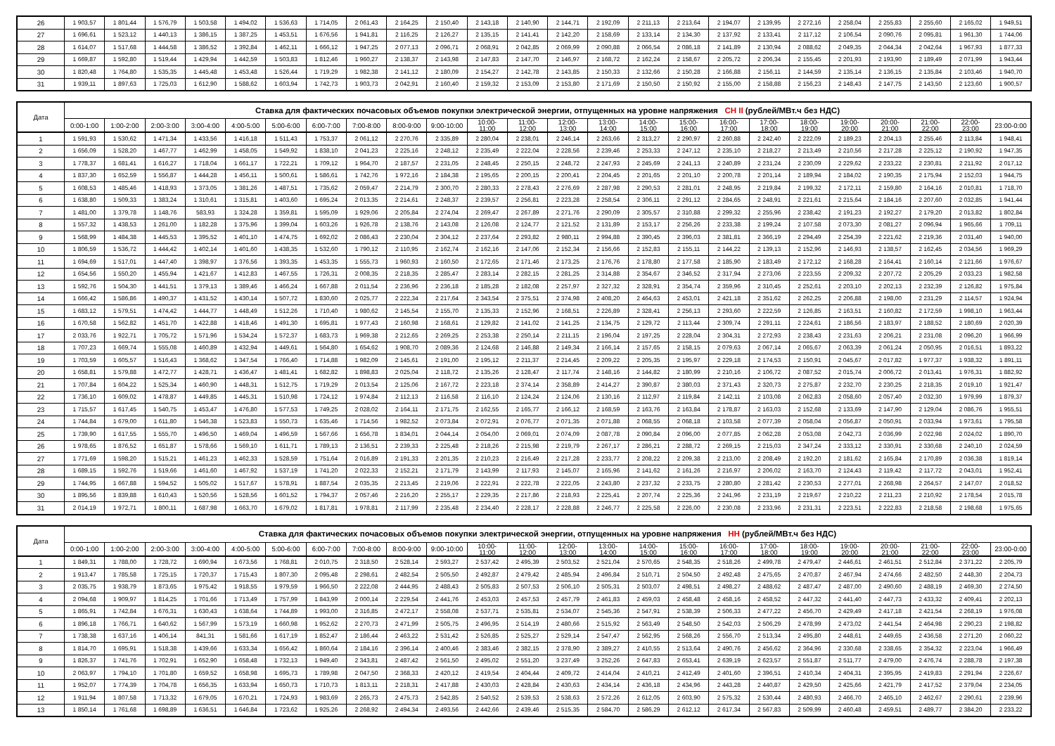| 26 | 1 903,57 | 1 801,44 | 1 576,79 | 1 503,58 | 1 494,02 | 1 536,63 | 1 714,05 | 2 061,43 | 2 164,25 | 2 150,40 | 2 143,18 | 2 140,90 | 2 144,71 | 2 192,09 | 2 211,13 | 2 213,64 | 2 194,07 | 2 139,95 | 2 272,16 | 2 258,04 | 2 255,83 | 2 255,60 | 2 165,02 | 1 949,51 |
| 27 | 1 696,61 | 1 523,12 | 1 440,13 | 1 386,15 | 1 387,25 | 1 453,51 | 1 676,56 | 1 941,81 | 2 116,25 | 2 126,27 | 2 135,15 | 2 141,41 | 2 142,20 | 2 158,69 | 2 133,14 | 2 134,30 | 2 137,92 | 2 133,41 | 2 117,12 | 2 106,54 | 2 090,76 | 2 095,81 | 1 961,30 | 1 744,06 |
| 28 | 1 614,07 | 1 517,68 | 1 444,58 | 1 386,52 | 1 392,84 | 1 462,11 | 1 666,12 | 1 947,25 | 2 077,13 | 2 096,71 | 2 068,91 | 2 042,85 | 2 069,99 | 2 090,88 | 2 066,54 | 2 086,18 | 2 141,89 | 2 130,94 | 2 088,62 | 2 049,35 | 2 044,34 | 2 042,64 | 1 967,93 | 1 877,33 |
| 29 | 1 669,87 | 1 592,80 | 1 519,44 | 1 429,94 | 1 442,59 | 1 503,83 | 1 812,46 | 1 960,27 | 2 138,37 | 2 143,98 | 2 147,83 | 2 147,70 | 2 146,97 | 2 168,72 | 2 162,24 | 2 158,67 | 2 205,72 | 2 206,34 | 2 155,45 | 2 201,93 | 2 193,90 | 2 189,49 | 2 071,99 | 1 943,44 |
| 30 | 1 820,48 | 1 764,80 | 1 535,35 | 1 445,48 | 1 453,48 | 1 526,44 | 1 719,29 | 1 982,38 | 2 141,12 | 2 180,09 | 2 154,27 | 2 142,78 | 2 143,85 | 2 150,33 | 2 132,66 | 2 150,28 | 2 166,88 | 2 156,11 | 2 144,59 | 2 135,14 | 2 136,15 | 2 135,84 | 2 103,46 | 1 940,70 |
| 31 | 1 939,11 | 1 897,63 | 1 725,03 | 1 612,90 | 1 588,62 | 1 603,94 | 1 742,73 | 1 903,73 | 2 042,91 | 2 160,40 | 2 159,32 | 2 153,09 | 2 153,80 | 2 171,69 | 2 150,50 | 2 150,92 | 2 155,00 | 2 158,88 | 2 156,23 | 2 148,43 | 2 147,75 | 2 143,50 | 2 123,60 | 1 900,57 |
| Дата | Ставка для фактических почасовых объемов покупки электрической энергии, отпущенных на уровне напряжения СН II (рублей/МВт.ч без НДС) | | | | | | | | | | | | | | | | | | | | | | | |
| --- | --- | --- | --- | --- | --- | --- | --- | --- | --- | --- | --- | --- | --- | --- | --- | --- | --- | --- | --- | --- | --- | --- | --- | --- |
| | 0:00-1:00 | 1:00-2:00 | 2:00-3:00 | 3:00-4:00 | 4:00-5:00 | 5:00-6:00 | 6:00-7:00 | 7:00-8:00 | 8:00-9:00 | 9:00-10:00 | 10:00- 11:00 | 11:00- 12:00 | 12:00- 13:00 | 13:00- 14:00 | 14:00- 15:00 | 15:00- 16:00 | 16:00- 17:00 | 17:00- 18:00 | 18:00- 19:00 | 19:00- 20:00 | 20:00- 21:00 | 21:00- 22:00 | 22:00- 23:00 | 23:00-0:00 |
| 1 | 1 591,93 | 1 530,62 | 1 471,34 | 1 433,56 | 1 416,18 | 1 511,43 | 1 753,37 | 2 061,12 | 2 270,76 | 2 335,89 | 2 280,04 | 2 238,01 | 2 246,14 | 2 263,66 | 2 313,27 | 2 290,97 | 2 260,88 | 2 242,40 | 2 222,09 | 2 189,23 | 2 204,13 | 2 255,46 | 2 113,84 | 1 948,41 |
| 2 | 1 656,09 | 1 528,20 | 1 467,77 | 1 462,99 | 1 458,05 | 1 549,92 | 1 838,10 | 2 041,23 | 2 225,16 | 2 248,12 | 2 235,49 | 2 222,04 | 2 228,56 | 2 239,46 | 2 253,33 | 2 247,12 | 2 235,10 | 2 218,27 | 2 213,49 | 2 210,56 | 2 217,28 | 2 225,12 | 2 190,92 | 1 947,35 |
| 3 | 1 778,37 | 1 681,41 | 1 616,27 | 1 718,04 | 1 661,17 | 1 722,21 | 1 709,12 | 1 964,70 | 2 187,57 | 2 231,05 | 2 248,45 | 2 250,15 | 2 248,72 | 2 247,93 | 2 245,69 | 2 241,13 | 2 240,89 | 2 231,24 | 2 230,09 | 2 229,62 | 2 233,22 | 2 230,81 | 2 211,92 | 2 017,12 |
| 4 | 1 837,30 | 1 652,59 | 1 556,87 | 1 444,28 | 1 456,11 | 1 500,61 | 1 586,61 | 1 742,76 | 1 972,16 | 2 184,38 | 2 195,65 | 2 200,15 | 2 200,41 | 2 204,45 | 2 201,65 | 2 201,10 | 2 200,78 | 2 201,14 | 2 189,94 | 2 184,02 | 2 190,35 | 2 175,94 | 2 152,03 | 1 944,75 |
| 5 | 1 608,53 | 1 485,46 | 1 418,93 | 1 373,05 | 1 381,26 | 1 487,51 | 1 735,62 | 2 059,47 | 2 214,79 | 2 300,70 | 2 280,33 | 2 278,43 | 2 276,69 | 2 287,98 | 2 290,53 | 2 281,01 | 2 248,95 | 2 219,84 | 2 199,32 | 2 172,11 | 2 159,80 | 2 164,16 | 2 010,81 | 1 718,70 |
| 6 | 1 638,80 | 1 509,33 | 1 383,24 | 1 310,61 | 1 315,81 | 1 403,60 | 1 695,24 | 2 013,35 | 2 214,61 | 2 248,37 | 2 239,57 | 2 256,81 | 2 223,28 | 2 258,54 | 2 306,11 | 2 291,12 | 2 284,65 | 2 248,91 | 2 221,61 | 2 215,64 | 2 184,16 | 2 207,60 | 2 032,85 | 1 941,44 |
| 7 | 1 481,00 | 1 379,78 | 1 148,76 | 583,93 | 1 324,28 | 1 359,81 | 1 595,09 | 1 929,06 | 2 205,84 | 2 274,04 | 2 269,47 | 2 267,89 | 2 271,76 | 2 290,09 | 2 305,57 | 2 310,88 | 2 299,32 | 2 255,96 | 2 238,42 | 2 191,23 | 2 192,27 | 2 179,20 | 2 013,82 | 1 802,84 |
| 8 | 1 557,32 | 1 438,53 | 1 261,00 | 1 182,28 | 1 375,96 | 1 399,04 | 1 603,26 | 1 926,78 | 2 138,76 | 2 143,08 | 2 126,08 | 2 124,77 | 2 121,52 | 2 131,89 | 2 153,17 | 2 256,26 | 2 233,38 | 2 199,24 | 2 107,58 | 2 073,30 | 2 081,27 | 2 096,94 | 1 965,66 | 1 709,11 |
| 9 | 1 568,99 | 1 484,38 | 1 445,53 | 1 395,52 | 1 401,10 | 1 474,75 | 1 692,02 | 2 086,43 | 2 230,04 | 2 304,12 | 2 237,64 | 2 293,82 | 2 980,11 | 2 994,88 | 2 390,45 | 2 396,03 | 2 381,81 | 2 366,19 | 2 294,49 | 2 254,39 | 2 221,62 | 2 219,36 | 2 031,40 | 1 940,00 |
| 10 | 1 806,59 | 1 536,72 | 1 444,42 | 1 402,14 | 1 401,60 | 1 438,35 | 1 532,60 | 1 790,12 | 2 110,95 | 2 162,74 | 2 162,16 | 2 147,06 | 2 152,34 | 2 156,66 | 2 152,83 | 2 155,11 | 2 144,22 | 2 139,13 | 2 152,96 | 2 146,93 | 2 138,57 | 2 162,45 | 2 034,56 | 1 969,29 |
| 11 | 1 694,69 | 1 517,01 | 1 447,40 | 1 398,97 | 1 376,56 | 1 393,35 | 1 453,35 | 1 555,73 | 1 960,93 | 2 160,50 | 2 172,65 | 2 171,46 | 2 173,25 | 2 176,76 | 2 178,80 | 2 177,58 | 2 185,90 | 2 183,49 | 2 172,12 | 2 168,28 | 2 164,41 | 2 160,14 | 2 121,66 | 1 976,67 |
| 12 | 1 654,56 | 1 550,20 | 1 455,94 | 1 421,67 | 1 412,83 | 1 467,55 | 1 726,31 | 2 008,35 | 2 218,35 | 2 285,47 | 2 283,14 | 2 282,15 | 2 281,25 | 2 314,88 | 2 354,67 | 2 346,52 | 2 317,94 | 2 273,06 | 2 223,55 | 2 209,32 | 2 207,72 | 2 205,29 | 2 033,23 | 1 982,58 |
| 13 | 1 592,76 | 1 504,30 | 1 441,51 | 1 379,13 | 1 389,46 | 1 466,24 | 1 667,88 | 2 011,54 | 2 236,96 | 2 236,18 | 2 185,28 | 2 182,08 | 2 257,97 | 2 327,32 | 2 328,91 | 2 354,74 | 2 359,96 | 2 310,45 | 2 252,61 | 2 203,10 | 2 202,13 | 2 232,39 | 2 126,82 | 1 975,84 |
| 14 | 1 666,42 | 1 586,86 | 1 490,37 | 1 431,52 | 1 430,14 | 1 507,72 | 1 830,60 | 2 025,77 | 2 222,34 | 2 217,64 | 2 343,54 | 2 375,51 | 2 374,98 | 2 408,20 | 2 464,63 | 2 453,01 | 2 421,18 | 2 351,62 | 2 262,25 | 2 206,88 | 2 198,00 | 2 231,29 | 2 114,57 | 1 924,94 |
| 15 | 1 683,12 | 1 579,51 | 1 474,42 | 1 444,77 | 1 448,49 | 1 512,26 | 1 710,40 | 1 980,62 | 2 145,54 | 2 155,70 | 2 135,33 | 2 152,96 | 2 168,51 | 2 226,89 | 2 328,41 | 2 256,13 | 2 293,60 | 2 222,59 | 2 126,85 | 2 163,51 | 2 160,82 | 2 172,59 | 1 998,10 | 1 963,44 |
| 16 | 1 670,58 | 1 562,82 | 1 451,70 | 1 422,88 | 1 418,46 | 1 491,30 | 1 695,81 | 1 977,43 | 2 160,98 | 2 168,61 | 2 129,82 | 2 141,02 | 2 141,25 | 2 134,75 | 2 129,72 | 2 113,44 | 2 309,74 | 2 291,11 | 2 224,61 | 2 186,56 | 2 183,97 | 2 188,52 | 2 180,69 | 2 020,39 |
| 17 | 2 033,76 | 1 922,71 | 1 705,72 | 1 571,96 | 1 534,24 | 1 572,37 | 1 683,73 | 1 969,38 | 2 212,65 | 2 269,25 | 2 253,38 | 2 250,14 | 2 211,15 | 2 196,04 | 2 197,25 | 2 228,04 | 2 304,31 | 2 272,93 | 2 238,43 | 2 231,63 | 2 206,21 | 2 231,08 | 2 096,20 | 1 966,99 |
| 18 | 1 707,23 | 1 669,74 | 1 555,08 | 1 460,89 | 1 432,94 | 1 449,61 | 1 564,80 | 1 654,62 | 1 908,70 | 2 089,36 | 2 124,68 | 2 146,88 | 2 149,34 | 2 166,14 | 2 157,65 | 2 158,15 | 2 079,63 | 2 067,14 | 2 065,67 | 2 063,39 | 2 061,24 | 2 050,95 | 2 016,51 | 1 893,22 |
| 19 | 1 703,59 | 1 605,57 | 1 516,43 | 1 368,62 | 1 347,54 | 1 766,40 | 1 714,88 | 1 982,09 | 2 145,61 | 2 191,00 | 2 195,12 | 2 211,37 | 2 214,45 | 2 209,22 | 2 205,35 | 2 195,97 | 2 229,18 | 2 174,53 | 2 150,91 | 2 045,67 | 2 017,82 | 1 977,37 | 1 938,32 | 1 891,11 |
| 20 | 1 658,81 | 1 579,88 | 1 472,77 | 1 428,71 | 1 436,47 | 1 481,41 | 1 682,82 | 1 898,83 | 2 025,04 | 2 118,72 | 2 135,26 | 2 128,47 | 2 117,74 | 2 148,16 | 2 144,82 | 2 180,99 | 2 210,16 | 2 106,72 | 2 087,52 | 2 015,74 | 2 006,72 | 2 013,41 | 1 976,31 | 1 882,92 |
| 21 | 1 707,84 | 1 604,22 | 1 525,34 | 1 460,90 | 1 448,31 | 1 512,75 | 1 719,29 | 2 013,54 | 2 125,06 | 2 167,72 | 2 223,18 | 2 374,14 | 2 358,89 | 2 414,27 | 2 390,87 | 2 380,03 | 2 371,43 | 2 320,73 | 2 275,87 | 2 232,70 | 2 230,25 | 2 218,35 | 2 019,10 | 1 921,47 |
| 22 | 1 736,10 | 1 609,02 | 1 478,87 | 1 449,85 | 1 445,31 | 1 510,98 | 1 724,12 | 1 974,84 | 2 112,13 | 2 116,58 | 2 116,10 | 2 124,24 | 2 124,06 | 2 130,16 | 2 112,97 | 2 119,84 | 2 142,11 | 2 103,08 | 2 062,83 | 2 058,60 | 2 057,40 | 2 032,30 | 1 979,99 | 1 879,37 |
| 23 | 1 715,57 | 1 617,45 | 1 540,75 | 1 453,47 | 1 476,80 | 1 577,53 | 1 749,25 | 2 028,02 | 2 164,11 | 2 171,75 | 2 162,55 | 2 165,77 | 2 166,12 | 2 168,59 | 2 163,76 | 2 163,84 | 2 178,87 | 2 163,03 | 2 152,68 | 2 133,69 | 2 147,90 | 2 129,04 | 2 086,76 | 1 955,51 |
| 24 | 1 744,84 | 1 679,00 | 1 611,80 | 1 546,38 | 1 523,83 | 1 550,73 | 1 635,46 | 1 714,56 | 1 982,52 | 2 073,84 | 2 072,91 | 2 076,77 | 2 071,35 | 2 071,88 | 2 068,55 | 2 068,18 | 2 103,58 | 2 077,39 | 2 058,04 | 2 056,87 | 2 050,91 | 2 033,94 | 1 973,61 | 1 795,58 |
| 25 | 1 739,90 | 1 617,55 | 1 555,70 | 1 496,50 | 1 469,04 | 1 496,59 | 1 567,66 | 1 656,78 | 1 834,01 | 2 044,14 | 2 054,00 | 2 069,01 | 2 074,09 | 2 087,78 | 2 090,84 | 2 096,00 | 2 077,85 | 2 062,28 | 2 053,08 | 2 042,73 | 2 036,99 | 2 022,98 | 2 024,02 | 1 890,70 |
| 26 | 1 978,65 | 1 876,52 | 1 651,87 | 1 578,66 | 1 569,10 | 1 611,71 | 1 789,13 | 2 136,51 | 2 239,33 | 2 225,48 | 2 218,26 | 2 215,98 | 2 219,79 | 2 267,17 | 2 286,21 | 2 288,72 | 2 269,15 | 2 215,03 | 2 347,24 | 2 333,12 | 2 330,91 | 2 330,68 | 2 240,10 | 2 024,59 |
| 27 | 1 771,69 | 1 598,20 | 1 515,21 | 1 461,23 | 1 462,33 | 1 528,59 | 1 751,64 | 2 016,89 | 2 191,33 | 2 201,35 | 2 210,23 | 2 216,49 | 2 217,28 | 2 233,77 | 2 208,22 | 2 209,38 | 2 213,00 | 2 208,49 | 2 192,20 | 2 181,62 | 2 165,84 | 2 170,89 | 2 036,38 | 1 819,14 |
| 28 | 1 689,15 | 1 592,76 | 1 519,66 | 1 461,60 | 1 467,92 | 1 537,19 | 1 741,20 | 2 022,33 | 2 152,21 | 2 171,79 | 2 143,99 | 2 117,93 | 2 145,07 | 2 165,96 | 2 141,62 | 2 161,26 | 2 216,97 | 2 206,02 | 2 163,70 | 2 124,43 | 2 119,42 | 2 117,72 | 2 043,01 | 1 952,41 |
| 29 | 1 744,95 | 1 667,88 | 1 594,52 | 1 505,02 | 1 517,67 | 1 578,91 | 1 887,54 | 2 035,35 | 2 213,45 | 2 219,06 | 2 222,91 | 2 222,78 | 2 222,05 | 2 243,80 | 2 237,32 | 2 233,75 | 2 280,80 | 2 281,42 | 2 230,53 | 2 277,01 | 2 268,98 | 2 264,57 | 2 147,07 | 2 018,52 |
| 30 | 1 895,56 | 1 839,88 | 1 610,43 | 1 520,56 | 1 528,56 | 1 601,52 | 1 794,37 | 2 057,46 | 2 216,20 | 2 255,17 | 2 229,35 | 2 217,86 | 2 218,93 | 2 225,41 | 2 207,74 | 2 225,36 | 2 241,96 | 2 231,19 | 2 219,67 | 2 210,22 | 2 211,23 | 2 210,92 | 2 178,54 | 2 015,78 |
| 31 | 2 014,19 | 1 972,71 | 1 800,11 | 1 687,98 | 1 663,70 | 1 679,02 | 1 817,81 | 1 978,81 | 2 117,99 | 2 235,48 | 2 234,40 | 2 228,17 | 2 228,88 | 2 246,77 | 2 225,58 | 2 226,00 | 2 230,08 | 2 233,96 | 2 231,31 | 2 223,51 | 2 222,83 | 2 218,58 | 2 198,68 | 1 975,65 |
| Дата | Ставка для фактических почасовых объемов покупки электрической энергии, отпущенных на уровне напряжения НН (рублей/МВт.ч без НДС) | | | | | | | | | | | | | | | | | | | | | | | |
| --- | --- | --- | --- | --- | --- | --- | --- | --- | --- | --- | --- | --- | --- | --- | --- | --- | --- | --- | --- | --- | --- | --- | --- | --- |
| | 0:00-1:00 | 1:00-2:00 | 2:00-3:00 | 3:00-4:00 | 4:00-5:00 | 5:00-6:00 | 6:00-7:00 | 7:00-8:00 | 8:00-9:00 | 9:00-10:00 | 10:00- 11:00 | 11:00- 12:00 | 12:00- 13:00 | 13:00- 14:00 | 14:00- 15:00 | 15:00- 16:00 | 16:00- 17:00 | 17:00- 18:00 | 18:00- 19:00 | 19:00- 20:00 | 20:00- 21:00 | 21:00- 22:00 | 22:00- 23:00 | 23:00-0:00 |
| 1 | 1 849,31 | 1 788,00 | 1 728,72 | 1 690,94 | 1 673,56 | 1 768,81 | 2 010,75 | 2 318,50 | 2 528,14 | 2 593,27 | 2 537,42 | 2 495,39 | 2 503,52 | 2 521,04 | 2 570,65 | 2 548,35 | 2 518,26 | 2 499,78 | 2 479,47 | 2 446,61 | 2 461,51 | 2 512,84 | 2 371,22 | 2 205,79 |
| 2 | 1 913,47 | 1 785,58 | 1 725,15 | 1 720,37 | 1 715,43 | 1 807,30 | 2 095,48 | 2 298,61 | 2 482,54 | 2 505,50 | 2 492,87 | 2 479,42 | 2 485,94 | 2 496,84 | 2 510,71 | 2 504,50 | 2 492,48 | 2 475,65 | 2 470,87 | 2 467,94 | 2 474,66 | 2 482,50 | 2 448,30 | 2 204,73 |
| 3 | 2 035,75 | 1 938,79 | 1 873,65 | 1 975,42 | 1 918,55 | 1 979,59 | 1 966,50 | 2 222,08 | 2 444,95 | 2 488,43 | 2 505,83 | 2 507,53 | 2 506,10 | 2 505,31 | 2 503,07 | 2 498,51 | 2 498,27 | 2 488,62 | 2 487,47 | 2 487,00 | 2 490,60 | 2 488,19 | 2 469,30 | 2 274,50 |
| 4 | 2 094,68 | 1 909,97 | 1 814,25 | 1 701,66 | 1 713,49 | 1 757,99 | 1 843,99 | 2 000,14 | 2 229,54 | 2 441,76 | 2 453,03 | 2 457,53 | 2 457,79 | 2 461,83 | 2 459,03 | 2 458,48 | 2 458,16 | 2 458,52 | 2 447,32 | 2 441,40 | 2 447,73 | 2 433,32 | 2 409,41 | 2 202,13 |
| 5 | 1 865,91 | 1 742,84 | 1 676,31 | 1 630,43 | 1 638,64 | 1 744,89 | 1 993,00 | 2 316,85 | 2 472,17 | 2 558,08 | 2 537,71 | 2 535,81 | 2 534,07 | 2 545,36 | 2 547,91 | 2 538,39 | 2 506,33 | 2 477,22 | 2 456,70 | 2 429,49 | 2 417,18 | 2 421,54 | 2 268,19 | 1 976,08 |
| 6 | 1 896,18 | 1 766,71 | 1 640,62 | 1 567,99 | 1 573,19 | 1 660,98 | 1 952,62 | 2 270,73 | 2 471,99 | 2 505,75 | 2 496,95 | 2 514,19 | 2 480,66 | 2 515,92 | 2 563,49 | 2 548,50 | 2 542,03 | 2 506,29 | 2 478,99 | 2 473,02 | 2 441,54 | 2 464,98 | 2 290,23 | 2 198,82 |
| 7 | 1 738,38 | 1 637,16 | 1 406,14 | 841,31 | 1 581,66 | 1 617,19 | 1 852,47 | 2 186,44 | 2 463,22 | 2 531,42 | 2 526,85 | 2 525,27 | 2 529,14 | 2 547,47 | 2 562,95 | 2 568,26 | 2 556,70 | 2 513,34 | 2 495,80 | 2 448,61 | 2 449,65 | 2 436,58 | 2 271,20 | 2 060,22 |
| 8 | 1 814,70 | 1 695,91 | 1 518,38 | 1 439,66 | 1 633,34 | 1 656,42 | 1 860,64 | 2 184,16 | 2 396,14 | 2 400,46 | 2 383,46 | 2 382,15 | 2 378,90 | 2 389,27 | 2 410,55 | 2 513,64 | 2 490,76 | 2 456,62 | 2 364,96 | 2 330,68 | 2 338,65 | 2 354,32 | 2 223,04 | 1 966,49 |
| 9 | 1 826,37 | 1 741,76 | 1 702,91 | 1 652,90 | 1 658,48 | 1 732,13 | 1 949,40 | 2 343,81 | 2 487,42 | 2 561,50 | 2 495,02 | 2 551,20 | 3 237,49 | 3 252,26 | 2 647,83 | 2 653,41 | 2 639,19 | 2 623,57 | 2 551,87 | 2 511,77 | 2 479,00 | 2 476,74 | 2 288,78 | 2 197,38 |
| 10 | 2 063,97 | 1 794,10 | 1 701,80 | 1 659,52 | 1 658,98 | 1 695,73 | 1 789,98 | 2 047,50 | 2 368,33 | 2 420,12 | 2 419,54 | 2 404,44 | 2 409,72 | 2 414,04 | 2 410,21 | 2 412,49 | 2 401,60 | 2 396,51 | 2 410,34 | 2 404,31 | 2 395,95 | 2 419,83 | 2 291,94 | 2 226,67 |
| 11 | 1 952,07 | 1 774,39 | 1 704,78 | 1 656,35 | 1 633,94 | 1 650,73 | 1 710,73 | 1 813,11 | 2 218,31 | 2 417,88 | 2 430,03 | 2 428,84 | 2 430,63 | 2 434,14 | 2 436,18 | 2 434,96 | 2 443,28 | 2 440,87 | 2 429,50 | 2 425,66 | 2 421,79 | 2 417,52 | 2 379,04 | 2 234,05 |
| 12 | 1 911,94 | 1 807,58 | 1 713,32 | 1 679,05 | 1 670,21 | 1 724,93 | 1 983,69 | 2 265,73 | 2 475,73 | 2 542,85 | 2 540,52 | 2 539,53 | 2 538,63 | 2 572,26 | 2 612,05 | 2 603,90 | 2 575,32 | 2 530,44 | 2 480,93 | 2 466,70 | 2 465,10 | 2 462,67 | 2 290,61 | 2 239,96 |
| 13 | 1 850,14 | 1 761,68 | 1 698,89 | 1 636,51 | 1 646,84 | 1 723,62 | 1 925,26 | 2 268,92 | 2 494,34 | 2 493,56 | 2 442,66 | 2 439,46 | 2 515,35 | 2 584,70 | 2 586,29 | 2 612,12 | 2 617,34 | 2 567,83 | 2 509,99 | 2 460,48 | 2 459,51 | 2 489,77 | 2 384,20 | 2 233,22 |